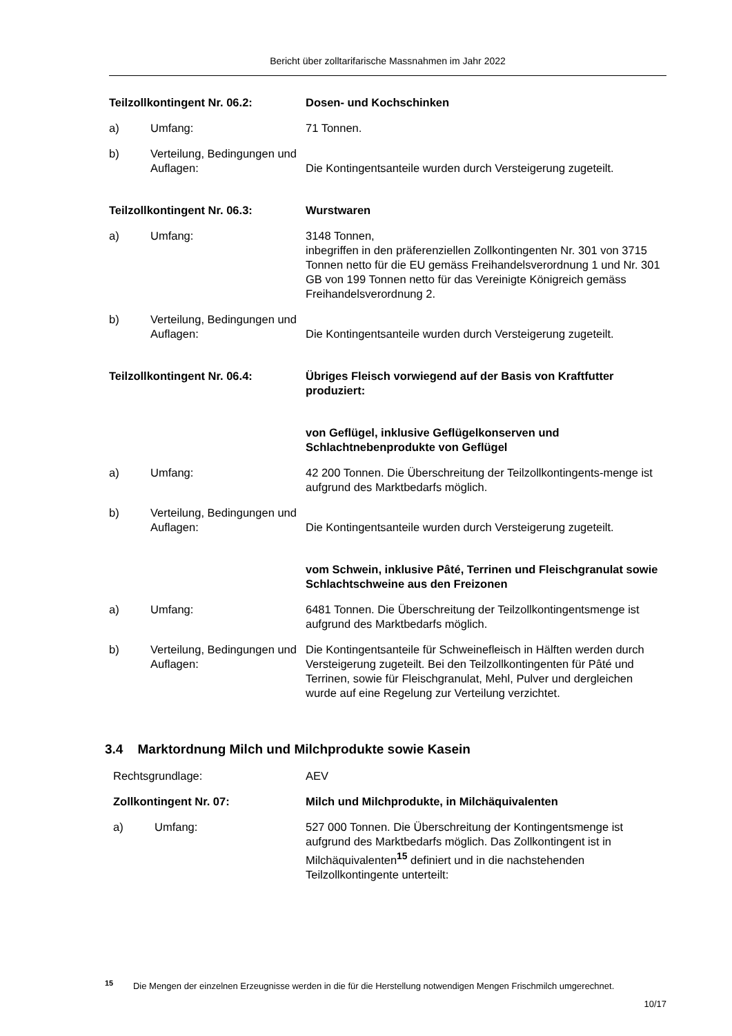Bericht über zolltarifarische Massnahmen im Jahr 2022
Teilzollkontingent Nr. 06.2: Dosen- und Kochschinken
a) Umfang: 71 Tonnen.
b) Verteilung, Bedingungen und Auflagen:
Die Kontingentsanteile wurden durch Versteigerung zugeteilt.
Teilzollkontingent Nr. 06.3: Wurstwaren
a) Umfang: 3148 Tonnen,
inbegriffen in den präferenziellen Zollkontingenten Nr. 301 von 3715 Tonnen netto für die EU gemäss Freihandelsverordnung 1 und Nr. 301 GB von 199 Tonnen netto für das Vereinigte Königreich gemäss Freihandelsverordnung 2.
b) Verteilung, Bedingungen und Auflagen:
Die Kontingentsanteile wurden durch Versteigerung zugeteilt.
Teilzollkontingent Nr. 06.4: Übriges Fleisch vorwiegend auf der Basis von Kraftfutter produziert:
von Geflügel, inklusive Geflügelkonserven und Schlachtnebenprodukte von Geflügel
a) Umfang: 42 200 Tonnen. Die Überschreitung der Teilzollkontingents-menge ist aufgrund des Marktbedarfs möglich.
b) Verteilung, Bedingungen und Auflagen:
Die Kontingentsanteile wurden durch Versteigerung zugeteilt.
vom Schwein, inklusive Pâté, Terrinen und Fleischgranulat sowie Schlachtschweine aus den Freizonen
a) Umfang: 6481 Tonnen. Die Überschreitung der Teilzollkontingentsmenge ist aufgrund des Marktbedarfs möglich.
b) Verteilung, Bedingungen und Auflagen:
Die Kontingentsanteile für Schweinefleisch in Hälften werden durch Versteigerung zugeteilt. Bei den Teilzollkontingenten für Pâté und Terrinen, sowie für Fleischgranulat, Mehl, Pulver und dergleichen wurde auf eine Regelung zur Verteilung verzichtet.
3.4 Marktordnung Milch und Milchprodukte sowie Kasein
Rechtsgrundlage: AEV
Zollkontingent Nr. 07: Milch und Milchprodukte, in Milchäquivalenten
a) Umfang: 527 000 Tonnen. Die Überschreitung der Kontingentsmenge ist aufgrund des Marktbedarfs möglich. Das Zollkontingent ist in Milchäquivalenten<sup>15</sup> definiert und in die nachstehenden Teilzollkontingente unterteilt:
<sup>15</sup> Die Mengen der einzelnen Erzeugnisse werden in die für die Herstellung notwendigen Mengen Frischmilch umgerechnet.
10/17